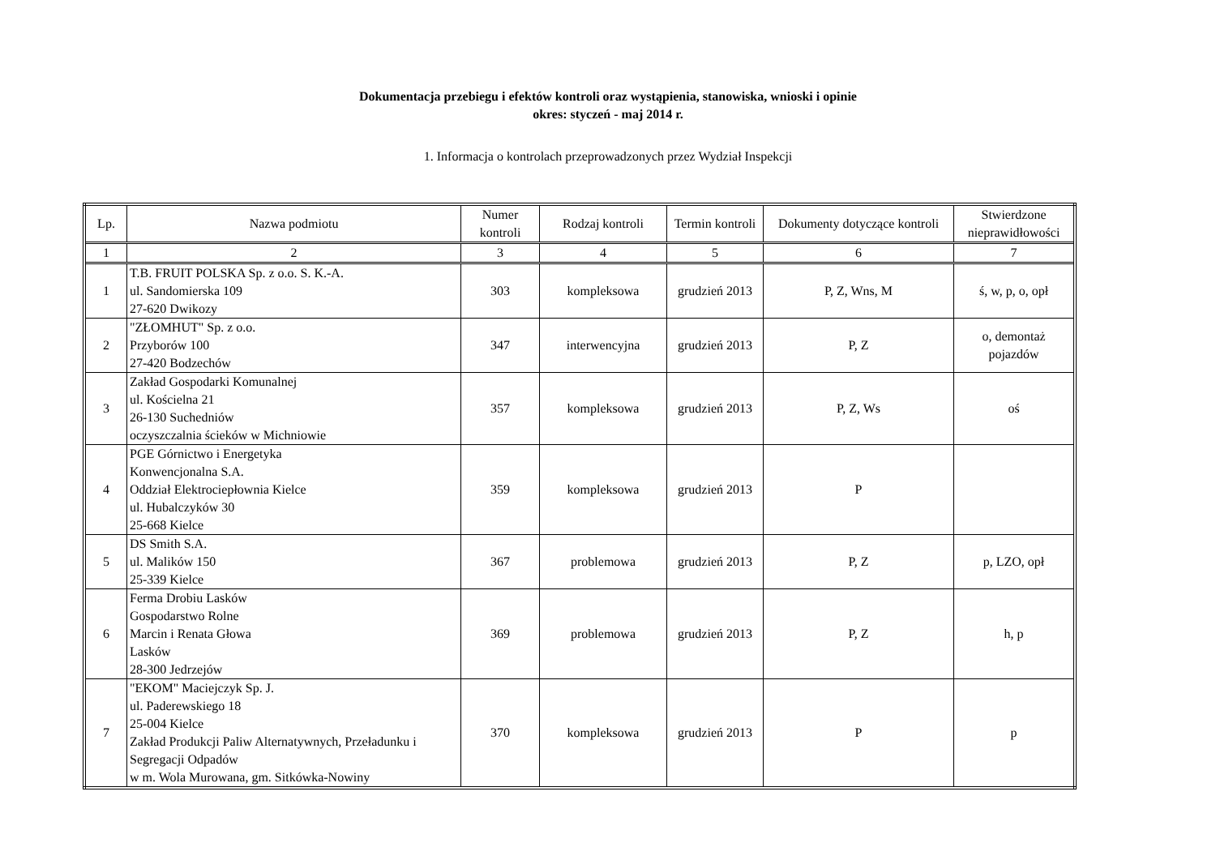Dokumentacja przebiegu i efektów kontroli oraz wystąpienia, stanowiska, wnioski i opinie
okres: styczeń - maj 2014 r.
1. Informacja o kontrolach przeprowadzonych przez Wydział Inspekcji
| Lp. | Nazwa podmiotu | Numer kontroli | Rodzaj kontroli | Termin kontroli | Dokumenty dotyczące kontroli | Stwierdzone nieprawidłowości |
| --- | --- | --- | --- | --- | --- | --- |
| 1 | 2 | 3 | 4 | 5 | 6 | 7 |
| 1 | T.B. FRUIT POLSKA Sp. z o.o. S. K.-A. ul. Sandomierska 109 27-620 Dwikozy | 303 | kompleksowa | grudzień 2013 | P, Z, Wns, M | ś, w, p, o, opł |
| 2 | "ZŁOMHUT" Sp. z o.o. Przyborów 100 27-420 Bodzechów | 347 | interwencyjna | grudzień 2013 | P, Z | o, demontaż pojazdów |
| 3 | Zakład Gospodarki Komunalnej ul. Kościelna 21 26-130 Suchedniów oczyszczalnia ścieków w Michniowie | 357 | kompleksowa | grudzień 2013 | P, Z, Ws | oś |
| 4 | PGE Górnictwo i Energetyka Konwencjonalna S.A. Oddział Elektrociepłownia Kielce ul. Hubalczyków 30 25-668 Kielce | 359 | kompleksowa | grudzień 2013 | P | |
| 5 | DS Smith S.A. ul. Malików 150 25-339 Kielce | 367 | problemowa | grudzień 2013 | P, Z | p, LZO, opł |
| 6 | Ferma Drobiu Lasków Gospodarstwo Rolne Marcin i Renata Głowa Lasków 28-300 Jedrzejów | 369 | problemowa | grudzień 2013 | P, Z | h, p |
| 7 | "EKOM" Maciejczyk Sp. J. ul. Paderewskiego 18 25-004 Kielce Zakład Produkcji Paliw Alternatywnych, Przeładunku i Segregacji Odpadów w m. Wola Murowana, gm. Sitkówka-Nowiny | 370 | kompleksowa | grudzień 2013 | P | p |